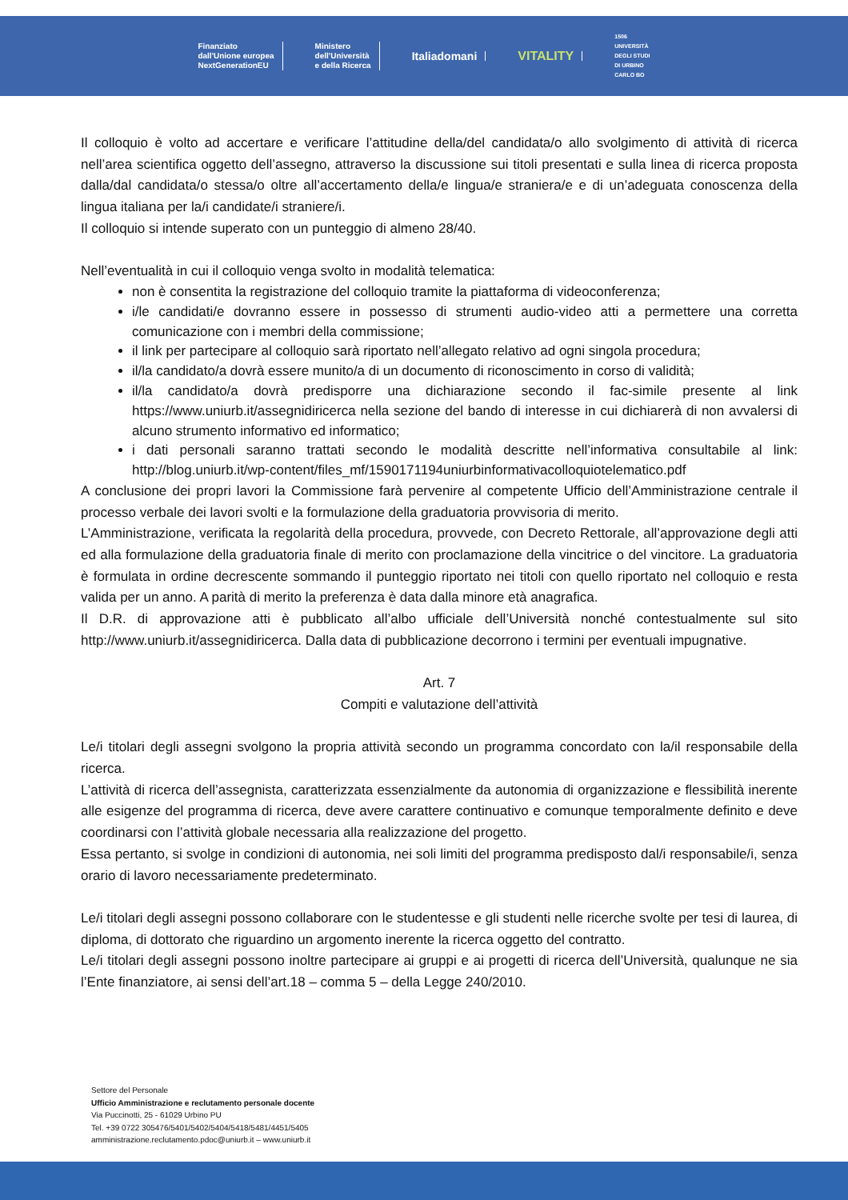Finanziato
dall'Unione europea
NextGenerationEU
Ministero
dell'Università
e della Ricerca
Italiadomani VITALITY
1506
UNIVERSITÀ
DEGLI STUDI
DI URBINO
CARLO BO
Il colloquio è volto ad accertare e verificare l’attitudine della/del candidata/o allo svolgimento di attività di ricerca nell’area scientifica oggetto dell’assegno, attraverso la discussione sui titoli presentati e sulla linea di ricerca proposta dalla/dal candidata/o stessa/o oltre all’accertamento della/e lingua/e straniera/e e di un’adeguata conoscenza della lingua italiana per la/i candidate/i straniere/i.
Il colloquio si intende superato con un punteggio di almeno 28/40.
Nell’eventualità in cui il colloquio venga svolto in modalità telematica:
non è consentita la registrazione del colloquio tramite la piattaforma di videoconferenza;
i/le candidati/e dovranno essere in possesso di strumenti audio-video atti a permettere una corretta comunicazione con i membri della commissione;
il link per partecipare al colloquio sarà riportato nell’allegato relativo ad ogni singola procedura;
il/la candidato/a dovrà essere munito/a di un documento di riconoscimento in corso di validità;
il/la candidato/a dovrà predisporre una dichiarazione secondo il fac-simile presente al link https://www.uniurb.it/assegnidiricerca nella sezione del bando di interesse in cui dichiarerà di non avvalersi di alcuno strumento informativo ed informatico;
i dati personali saranno trattati secondo le modalità descritte nell’informativa consultabile al link: http://blog.uniurb.it/wp-content/files_mf/1590171194uniurbinformativacolloquiotelematico.pdf
A conclusione dei propri lavori la Commissione farà pervenire al competente Ufficio dell’Amministrazione centrale il processo verbale dei lavori svolti e la formulazione della graduatoria provvisoria di merito.
L’Amministrazione, verificata la regolarità della procedura, provvede, con Decreto Rettorale, all’approvazione degli atti ed alla formulazione della graduatoria finale di merito con proclamazione della vincitrice o del vincitore. La graduatoria è formulata in ordine decrescente sommando il punteggio riportato nei titoli con quello riportato nel colloquio e resta valida per un anno. A parità di merito la preferenza è data dalla minore età anagrafica.
Il D.R. di approvazione atti è pubblicato all’albo ufficiale dell’Università nonché contestualmente sul sito http://www.uniurb.it/assegnidiricerca. Dalla data di pubblicazione decorrono i termini per eventuali impugnative.
Art. 7
Compiti e valutazione dell’attività
Le/i titolari degli assegni svolgono la propria attività secondo un programma concordato con la/il responsabile della ricerca.
L’attività di ricerca dell’assegnista, caratterizzata essenzialmente da autonomia di organizzazione e flessibilità inerente alle esigenze del programma di ricerca, deve avere carattere continuativo e comunque temporalmente definito e deve coordinarsi con l’attività globale necessaria alla realizzazione del progetto.
Essa pertanto, si svolge in condizioni di autonomia, nei soli limiti del programma predisposto dal/i responsabile/i, senza orario di lavoro necessariamente predeterminato.
Le/i titolari degli assegni possono collaborare con le studentesse e gli studenti nelle ricerche svolte per tesi di laurea, di diploma, di dottorato che riguardino un argomento inerente la ricerca oggetto del contratto.
Le/i titolari degli assegni possono inoltre partecipare ai gruppi e ai progetti di ricerca dell’Università, qualunque ne sia l’Ente finanziatore, ai sensi dell’art.18 – comma 5 – della Legge 240/2010.
Settore del Personale
Ufficio Amministrazione e reclutamento personale docente
Via Puccinotti, 25 - 61029 Urbino PU
Tel. +39 0722 305476/5401/5402/5404/5418/5481/4451/5405
amministrazione.reclutamento.pdoc@uniurb.it – www.uniurb.it